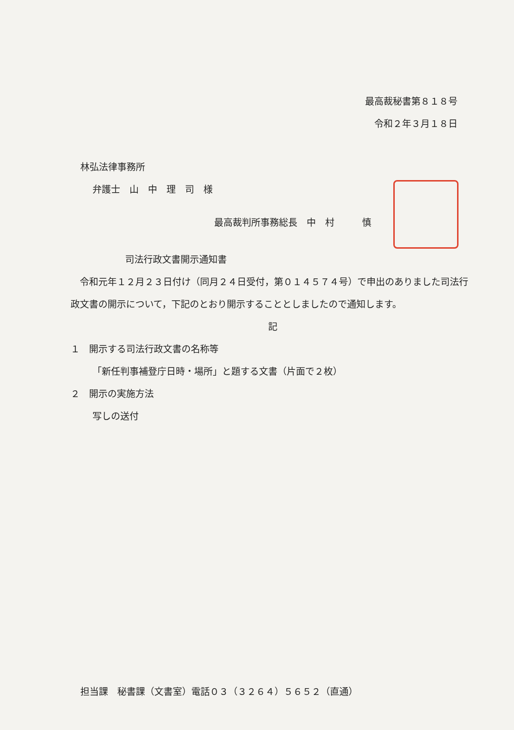最高裁秘書第８１８号
令和２年３月１８日
林弘法律事務所
弁護士　山　中　理　司　様
最高裁判所事務総長　中　村　　　慎
司法行政文書開示通知書
　令和元年１２月２３日付け（同月２４日受付，第０１４５７４号）で申出のありました司法行政文書の開示について，下記のとおり開示することとしましたので通知します。
記
１　開示する司法行政文書の名称等
「新任判事補登庁日時・場所」と題する文書（片面で２枚）
２　開示の実施方法
写しの送付
担当課　秘書課（文書室）電話０３（３２６４）５６５２（直通）